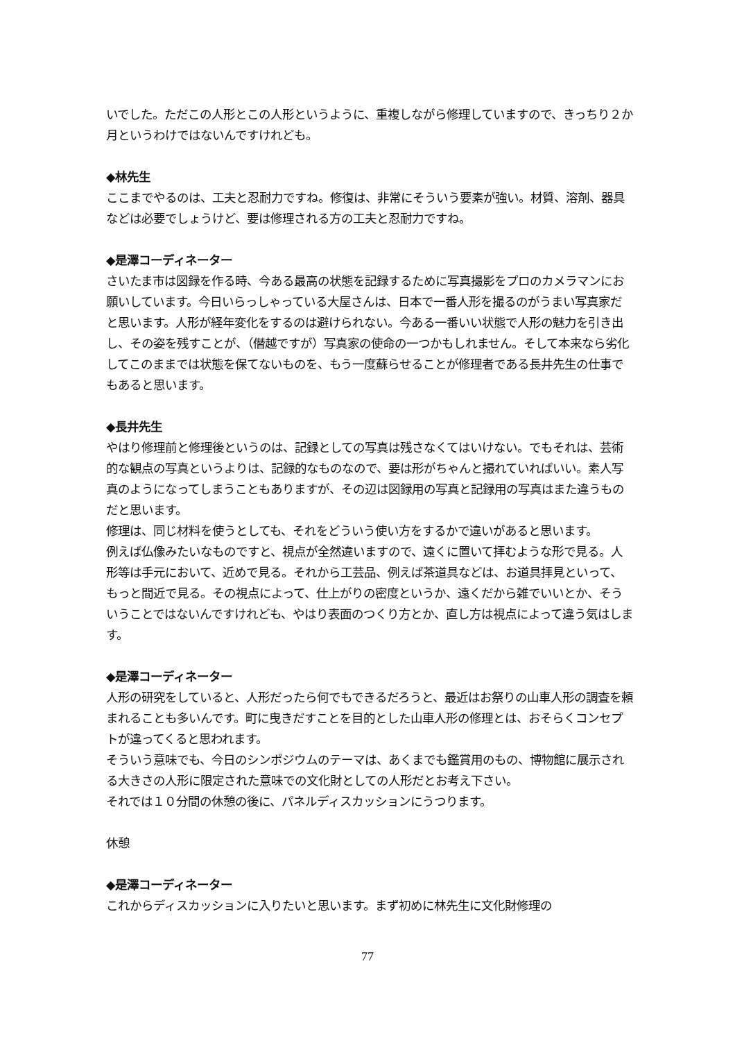いでした。ただこの人形とこの人形というように、重複しながら修理していますので、きっちり２か月というわけではないんですけれども。
◆林先生
ここまでやるのは、工夫と忍耐力ですね。修復は、非常にそういう要素が強い。材質、溶剤、器具などは必要でしょうけど、要は修理される方の工夫と忍耐力ですね。
◆是澤コーディネーター
さいたま市は図録を作る時、今ある最高の状態を記録するために写真撮影をプロのカメラマンにお願いしています。今日いらっしゃっている大屋さんは、日本で一番人形を撮るのがうまい写真家だと思います。人形が経年変化をするのは避けられない。今ある一番いい状態で人形の魅力を引き出し、その姿を残すことが、（僭越ですが）写真家の使命の一つかもしれません。そして本来なら劣化してこのままでは状態を保てないものを、もう一度蘇らせることが修理者である長井先生の仕事でもあると思います。
◆長井先生
やはり修理前と修理後というのは、記録としての写真は残さなくてはいけない。でもそれは、芸術的な観点の写真というよりは、記録的なものなので、要は形がちゃんと撮れていればいい。素人写真のようになってしまうこともありますが、その辺は図録用の写真と記録用の写真はまた違うものだと思います。
修理は、同じ材料を使うとしても、それをどういう使い方をするかで違いがあると思います。
例えば仏像みたいなものですと、視点が全然違いますので、遠くに置いて拝むような形で見る。人形等は手元において、近めで見る。それから工芸品、例えば茶道具などは、お道具拝見といって、もっと間近で見る。その視点によって、仕上がりの密度というか、遠くだから雑でいいとか、そういうことではないんですけれども、やはり表面のつくり方とか、直し方は視点によって違う気はします。
◆是澤コーディネーター
人形の研究をしていると、人形だったら何でもできるだろうと、最近はお祭りの山車人形の調査を頼まれることも多いんです。町に曳きだすことを目的とした山車人形の修理とは、おそらくコンセプトが違ってくると思われます。
そういう意味でも、今日のシンポジウムのテーマは、あくまでも鑑賞用のもの、博物館に展示される大きさの人形に限定された意味での文化財としての人形だとお考え下さい。
それでは１０分間の休憩の後に、パネルディスカッションにうつります。
休憩
◆是澤コーディネーター
これからディスカッションに入りたいと思います。まず初めに林先生に文化財修理の
77